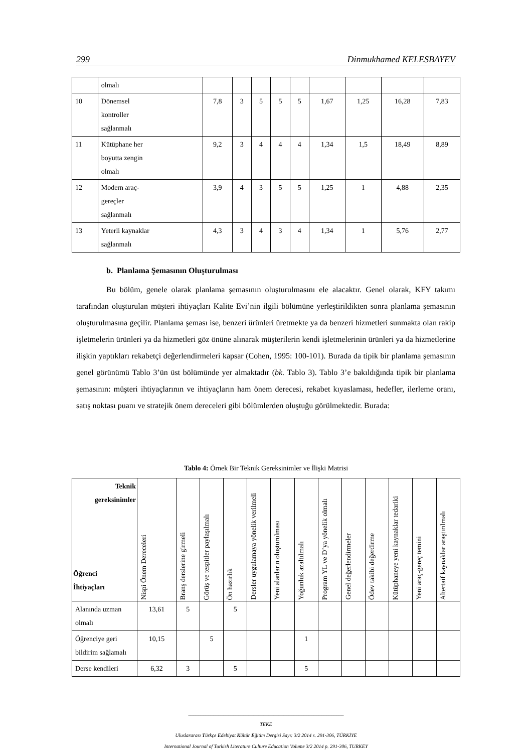299 Dinmukhamed KELESBAYEV
| | olmalı | | | | | | | | | |
| 10 | Dönemsel kontroller sağlanmalı | 7,8 | 3 | 5 | 5 | 5 | 1,67 | 1,25 | 16,28 | 7,83 |
| 11 | Kütüphane her boyutta zengin olmalı | 9,2 | 3 | 4 | 4 | 4 | 1,34 | 1,5 | 18,49 | 8,89 |
| 12 | Modern araç- gereçler sağlanmalı | 3,9 | 4 | 3 | 5 | 5 | 1,25 | 1 | 4,88 | 2,35 |
| 13 | Yeterli kaynaklar sağlanmalı | 4,3 | 3 | 4 | 3 | 4 | 1,34 | 1 | 5,76 | 2,77 |
b. Planlama Şemasının Oluşturulması
Bu bölüm, genele olarak planlama şemasının oluşturulmasını ele alacaktır. Genel olarak, KFY takımı tarafından oluşturulan müşteri ihtiyaçları Kalite Evi’nin ilgili bölümüne yerleştirildikten sonra planlama şemasının oluşturulmasına geçilir. Planlama şeması ise, benzeri ürünleri üretmekte ya da benzeri hizmetleri sunmakta olan rakip işletmelerin ürünleri ya da hizmetleri göz önüne alınarak müşterilerin kendi işletmelerinin ürünleri ya da hizmetlerine ilişkin yaptıkları rekabetçi değerlendirmeleri kapsar (Cohen, 1995: 100-101). Burada da tipik bir planlama şemasının genel görünümü Tablo 3’ün üst bölümünde yer almaktadır (bk. Tablo 3). Tablo 3’e bakıldığında tipik bir planlama şemasının: müşteri ihtiyaçlarının ve ihtiyaçların ham önem derecesi, rekabet kıyaslaması, hedefler, ilerleme oranı, satış noktası puanı ve stratejik önem dereceleri gibi bölümlerden oluştuğu görülmektedir. Burada:
Tablo 4: Örnek Bir Teknik Gereksinimler ve İlişki Matrisi
| Teknik gereksinimler Öğrenci İhtiyaçları | Nispi Önem Dereceleri | Branş derslerine girmeli | Görüş ve tespitler paylaşılmalı | Ön hazırlık | Dersler uygulamaya yönelik verilmeli | Yeni alanların oluşturulması | Yoğunluk azaltılmalı | Program YL ve D’ya yönelik olmalı | Genel değerlendirmeler | Ödev takibi değerdirme | Kütüphaneye yeni kaynaklar tedariki | Yeni araç-gereç temini | Altertaif kaynaklar araştırılmalı |
| --- | --- | --- | --- | --- | --- | --- | --- | --- | --- | --- | --- | --- | --- |
| Alanında uzman olmalı | 13,61 | 5 | | 5 | | | | | | | | | |
| Öğrenciye geri bildirim sağlamalı | 10,15 | | 5 | | | | 1 | | | | | | |
| Derse kendileri | 6,32 | 3 | | 5 | | | 5 | | | | | | |
______________________________________________________________
TEKE
Uluslararası Türkçe Edebiyat Kültür Eğitim Dergisi Sayı: 3/2 2014 s. 291-306, TÜRKİYE
International Journal of Turkish Literature Culture Education Volume 3/2 2014 p. 291-306, TURKEY